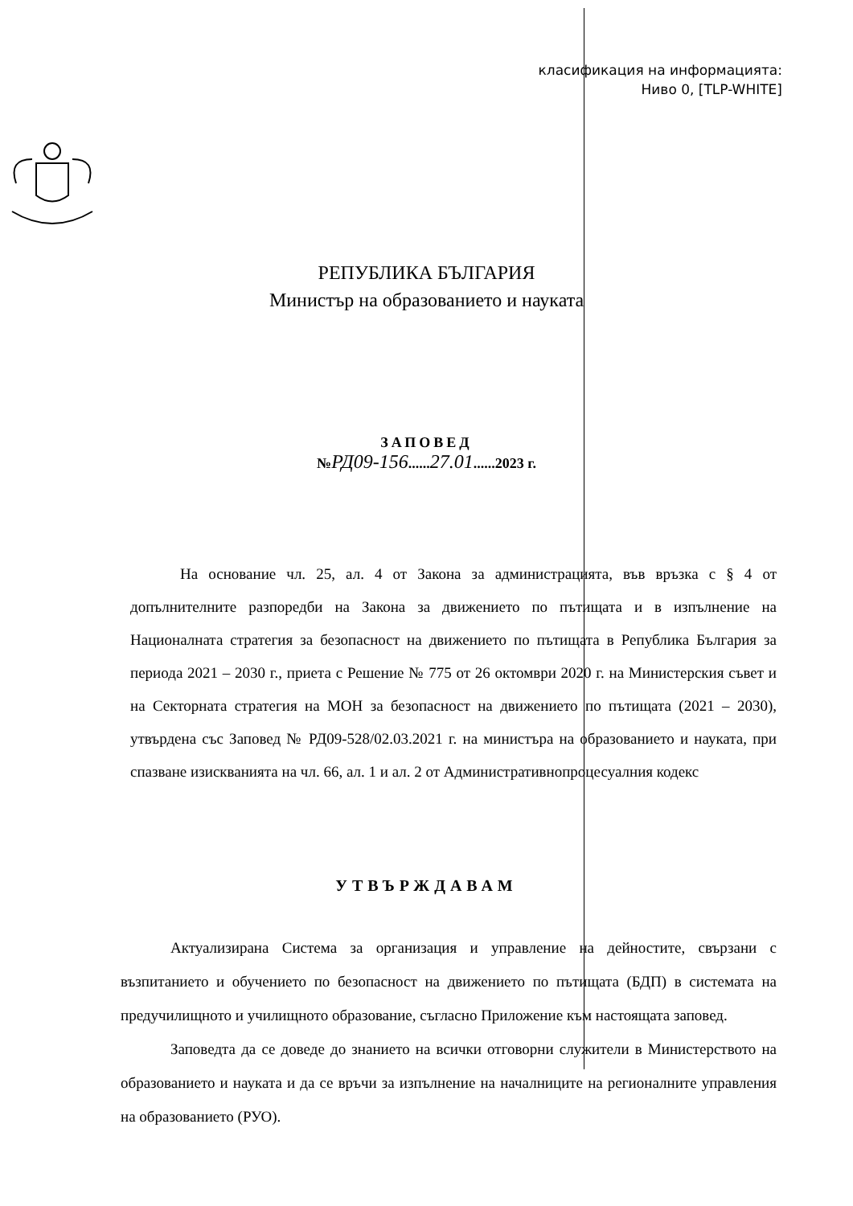класификация на информацията:
Ниво 0, [TLP-WHITE]
РЕПУБЛИКА БЪЛГАРИЯ
Министър на образованието и науката
ЗАПОВЕД
№РД09-156......27.01......2023 г.
На основание чл. 25, ал. 4 от Закона за администрацията, във връзка с § 4 от допълнителните разпоредби на Закона за движението по пътищата и в изпълнение на Националната стратегия за безопасност на движението по пътищата в Република България за периода 2021 – 2030 г., приета с Решение № 775 от 26 октомври 2020 г. на Министерския съвет и на Секторната стратегия на МОН за безопасност на движението по пътищата (2021 – 2030), утвърдена със Заповед № РД09-528/02.03.2021 г. на министъра на образованието и науката, при спазване изискванията на чл. 66, ал. 1 и ал. 2 от Административнопроцесуалния кодекс
УТВЪРЖДАВАМ
Актуализирана Система за организация и управление на дейностите, свързани с възпитанието и обучението по безопасност на движението по пътищата (БДП) в системата на предучилищното и училищното образование, съгласно Приложение към настоящата заповед.
Заповедта да се доведе до знанието на всички отговорни служители в Министерството на образованието и науката и да се връчи за изпълнение на началниците на регионалните управления на образованието (РУО).